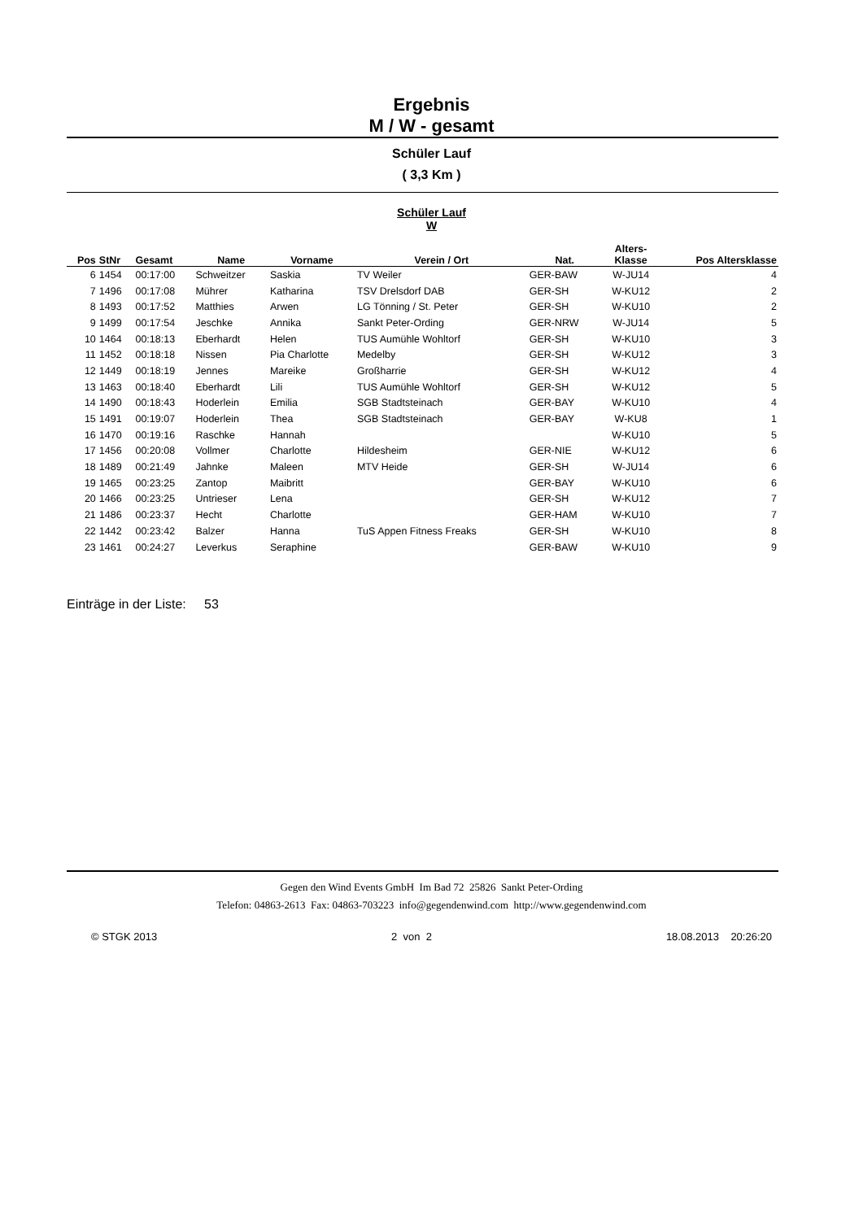Ergebnis
M / W - gesamt
Schüler Lauf
( 3,3 Km )
Schüler Lauf
W
| Pos | StNr | Gesamt | Name | Vorname | Verein / Ort | Nat. | Alters- Klasse | Pos Altersklasse |
| --- | --- | --- | --- | --- | --- | --- | --- | --- |
| 6 | 1454 | 00:17:00 | Schweitzer | Saskia | TV Weiler | GER-BAW | W-JU14 | 4 |
| 7 | 1496 | 00:17:08 | Mührer | Katharina | TSV Drelsdorf DAB | GER-SH | W-KU12 | 2 |
| 8 | 1493 | 00:17:52 | Matthies | Arwen | LG Tönning / St. Peter | GER-SH | W-KU10 | 2 |
| 9 | 1499 | 00:17:54 | Jeschke | Annika | Sankt Peter-Ording | GER-NRW | W-JU14 | 5 |
| 10 | 1464 | 00:18:13 | Eberhardt | Helen | TUS Aumühle Wohltorf | GER-SH | W-KU10 | 3 |
| 11 | 1452 | 00:18:18 | Nissen | Pia Charlotte | Medelby | GER-SH | W-KU12 | 3 |
| 12 | 1449 | 00:18:19 | Jennes | Mareike | Großharrie | GER-SH | W-KU12 | 4 |
| 13 | 1463 | 00:18:40 | Eberhardt | Lili | TUS Aumühle Wohltorf | GER-SH | W-KU12 | 5 |
| 14 | 1490 | 00:18:43 | Hoderlein | Emilia | SGB Stadtsteinach | GER-BAY | W-KU10 | 4 |
| 15 | 1491 | 00:19:07 | Hoderlein | Thea | SGB Stadtsteinach | GER-BAY | W-KU8 | 1 |
| 16 | 1470 | 00:19:16 | Raschke | Hannah | | | W-KU10 | 5 |
| 17 | 1456 | 00:20:08 | Vollmer | Charlotte | Hildesheim | GER-NIE | W-KU12 | 6 |
| 18 | 1489 | 00:21:49 | Jahnke | Maleen | MTV Heide | GER-SH | W-JU14 | 6 |
| 19 | 1465 | 00:23:25 | Zantop | Maibritt | | GER-BAY | W-KU10 | 6 |
| 20 | 1466 | 00:23:25 | Untrieser | Lena | | GER-SH | W-KU12 | 7 |
| 21 | 1486 | 00:23:37 | Hecht | Charlotte | | GER-HAM | W-KU10 | 7 |
| 22 | 1442 | 00:23:42 | Balzer | Hanna | TuS Appen Fitness Freaks | GER-SH | W-KU10 | 8 |
| 23 | 1461 | 00:24:27 | Leverkus | Seraphine | | GER-BAW | W-KU10 | 9 |
Einträge in der Liste: 53
Gegen den Wind Events GmbH Im Bad 72 25826 Sankt Peter-Ording
Telefon: 04863-2613 Fax: 04863-703223 info@gegendenwind.com http://www.gegendenwind.com
© STGK 2013 2 von 2 18.08.2013 20:26:20